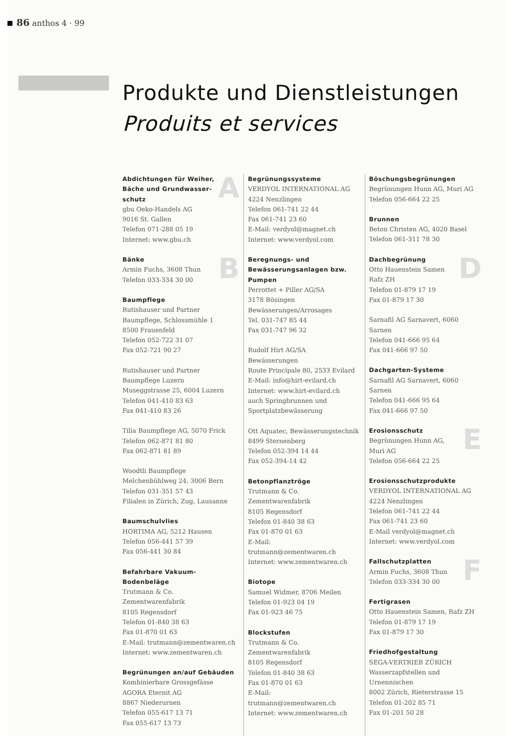86 anthos 4 · 99
Produkte und Dienstleistungen
Produits et services
A
Abdichtungen für Weiher, Bäche und Grundwasser­schutz
gbu Oeko-Handels AG
9016 St. Gallen
Telefon 071-288 05 19
Internet: www.gbu.ch
B
Bänke
Armin Fuchs, 3608 Thun
Telefon 033-334 30 00
Baumpflege
Rutishauser und Partner
Baumpflege, Schlossmühle 1
8500 Frauenfeld
Telefon 052-722 31 07
Fax 052-721 90 27
Rutishauser und Partner
Baumpflege Luzern
Museggstrasse 25, 6004 Luzern
Telefon 041-410 83 63
Fax 041-410 83 26
Tilia Baumpflege AG, 5070 Frick
Telefon 062-871 81 80
Fax 062-871 81 89
Woodtli Baumpflege
Melchenbühlweg 24, 3006 Bern
Telefon 031-351 57 43
Filialen in Zürich, Zug, Lausanne
Baumschulvlies
HORTIMA AG, 5212 Hausen
Telefon 056-441 57 39
Fax 056-441 30 84
Befahrbare Vakuum-Bodenbeläge
Trutmann & Co.
Zementwarenfabrik
8105 Regensdorf
Telefon 01-840 38 63
Fax 01-870 01 63
E-Mail: trutmann@zementwaren.ch
Internet: www.zementwaren.ch
Begrünungen an/auf Gebäuden
Kombinierbare Grossgefässe
AGORA Eternit AG
8867 Niederurnen
Telefon 055-617 13 71
Fax 055-617 13 73
Begrünungssysteme
VERDYOL INTERNATIONAL AG
4224 Nenzlingen
Telefon 061-741 22 44
Fax 061-741 23 60
E-Mail: verdyol@magnet.ch
Internet: www.verdyol.com
Beregnungs- und Bewässerungs­anlagen bzw. Pumpen
Perrottet + Piller AG/SA
3178 Bösingen
Bewässerungen/Arrosages
Tel. 031-747 85 44
Fax 031-747 96 32
Rudolf Hirt AG/SA
Bewässerungen
Route Principale 80, 2533 Evilard
E-Mail: info@hirt-evilard.ch
Internet: www.hirt-evilard.ch
auch Springbrunnen und Sportplatzbewässerung
Ott Aquatec, Bewässerungstechnik
8499 Sternenberg
Telefon 052-394 14 44
Fax 052-394-14 42
Betonpflanztröge
Trutmann & Co.
Zementwarenfabrik
8105 Regensdorf
Telefon 01-840 38 63
Fax 01-870 01 63
E-Mail: trutmann@zementwaren.ch
Internet: www.zementwaren.ch
Biotope
Samuel Widmer, 8706 Meilen
Telefon 01-923 04 19
Fax 01-923 46 75
Blockstufen
Trutmann & Co.
Zementwarenfabrik
8105 Regensdorf
Telefon 01-840 38 63
Fax 01-870 01 63
E-Mail: trutmann@zementwaren.ch
Internet: www.zementwaren.ch
Böschungsbegrünungen
Begrünungen Hunn AG, Muri AG
Telefon 056-664 22 25
Brunnen
Beton Christen AG, 4020 Basel
Telefon 061-311 78 30
D
Dachbegrünung
Otto Hauenstein Samen
Rafz ZH
Telefon 01-879 17 19
Fax 01-879 17 30
Sarnafil AG Sarnavert, 6060 Sarnen
Telefon 041-666 95 64
Fax 041-666 97 50
Dachgarten-Systeme
Sarnafil AG Sarnavert, 6060 Sarnen
Telefon 041-666 95 64
Fax 041-666 97 50
E
Erosionsschutz
Begrünungen Hunn AG,
Muri AG
Telefon 056-664 22 25
Erosionsschutzprodukte
VERDYOL INTERNATIONAL AG
4224 Nenzlingen
Telefon 061-741 22 44
Fax 061-741 23 60
E-Mail verdyol@magnet.ch
Internet: www.verdyol.com
F
Fallschutzplatten
Armin Fuchs, 3608 Thun
Telefon 033-334 30 00
Fertigrasen
Otto Hauenstein Samen, Rafz ZH
Telefon 01-879 17 19
Fax 01-879 17 30
Friedhofgestaltung
SEGA-VERTRIEB ZÜRICH
Wasserzapfstellen und Urnennischen
8002 Zürich, Rieterstrasse 15
Telefon 01-202 85 71
Fax 01-201 50 28